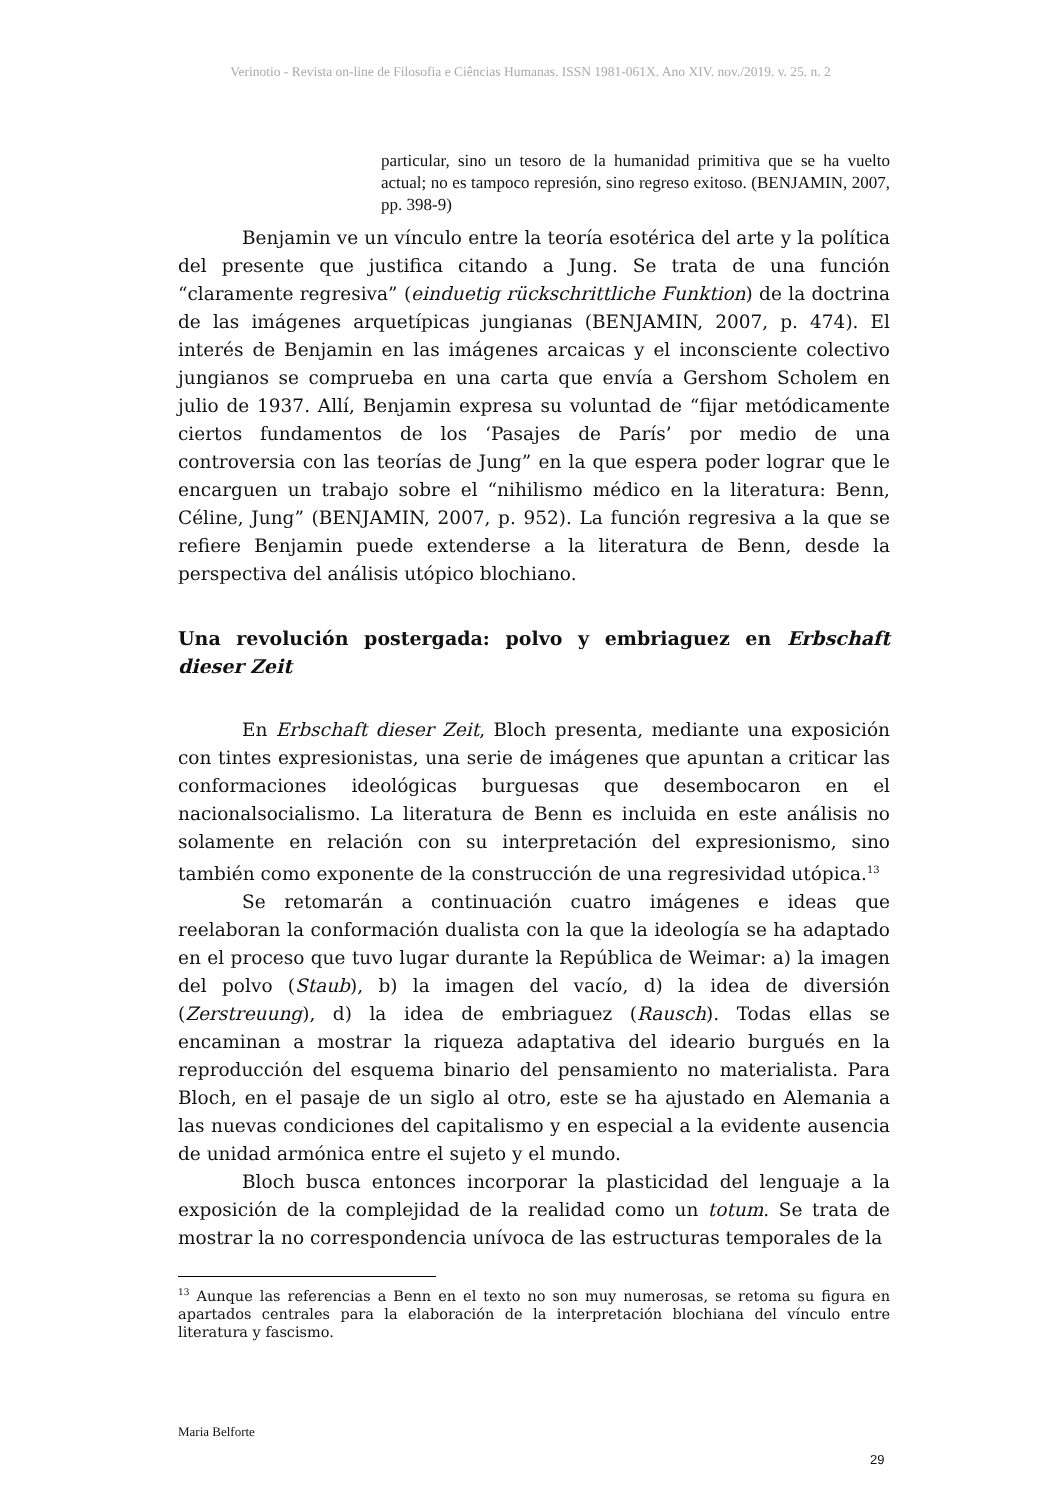Verinotio - Revista on-line de Filosofia e Ciências Humanas. ISSN 1981-061X. Ano XIV. nov./2019. v. 25. n. 2
particular, sino un tesoro de la humanidad primitiva que se ha vuelto actual; no es tampoco represión, sino regreso exitoso. (BENJAMIN, 2007, pp. 398-9)
Benjamin ve un vínculo entre la teoría esotérica del arte y la política del presente que justifica citando a Jung. Se trata de una función “claramente regresiva” (einduetig rückschrittliche Funktion) de la doctrina de las imágenes arquetípicas jungianas (BENJAMIN, 2007, p. 474). El interés de Benjamin en las imágenes arcaicas y el inconsciente colectivo jungianos se comprueba en una carta que envía a Gershom Scholem en julio de 1937. Allí, Benjamin expresa su voluntad de “fijar metódicamente ciertos fundamentos de los ‘Pasajes de París’ por medio de una controversia con las teorías de Jung” en la que espera poder lograr que le encarguen un trabajo sobre el “nihilismo médico en la literatura: Benn, Céline, Jung” (BENJAMIN, 2007, p. 952). La función regresiva a la que se refiere Benjamin puede extenderse a la literatura de Benn, desde la perspectiva del análisis utópico blochiano.
Una revolución postergada: polvo y embriaguez en Erbschaft dieser Zeit
En Erbschaft dieser Zeit, Bloch presenta, mediante una exposición con tintes expresionistas, una serie de imágenes que apuntan a criticar las conformaciones ideológicas burguesas que desembocaron en el nacionalsocialismo. La literatura de Benn es incluida en este análisis no solamente en relación con su interpretación del expresionismo, sino también como exponente de la construcción de una regresividad utópica.<sup>13</sup>
Se retomarán a continuación cuatro imágenes e ideas que reelaboran la conformación dualista con la que la ideología se ha adaptado en el proceso que tuvo lugar durante la República de Weimar: a) la imagen del polvo (Staub), b) la imagen del vacío, d) la idea de diversión (Zerstreuung), d) la idea de embriaguez (Rausch). Todas ellas se encaminan a mostrar la riqueza adaptativa del ideario burgués en la reproducción del esquema binario del pensamiento no materialista. Para Bloch, en el pasaje de un siglo al otro, este se ha ajustado en Alemania a las nuevas condiciones del capitalismo y en especial a la evidente ausencia de unidad armónica entre el sujeto y el mundo.
Bloch busca entonces incorporar la plasticidad del lenguaje a la exposición de la complejidad de la realidad como un totum. Se trata de mostrar la no correspondencia unívoca de las estructuras temporales de la
<sup>13</sup> Aunque las referencias a Benn en el texto no son muy numerosas, se retoma su figura en apartados centrales para la elaboración de la interpretación blochiana del vínculo entre literatura y fascismo.
Maria Belforte
29